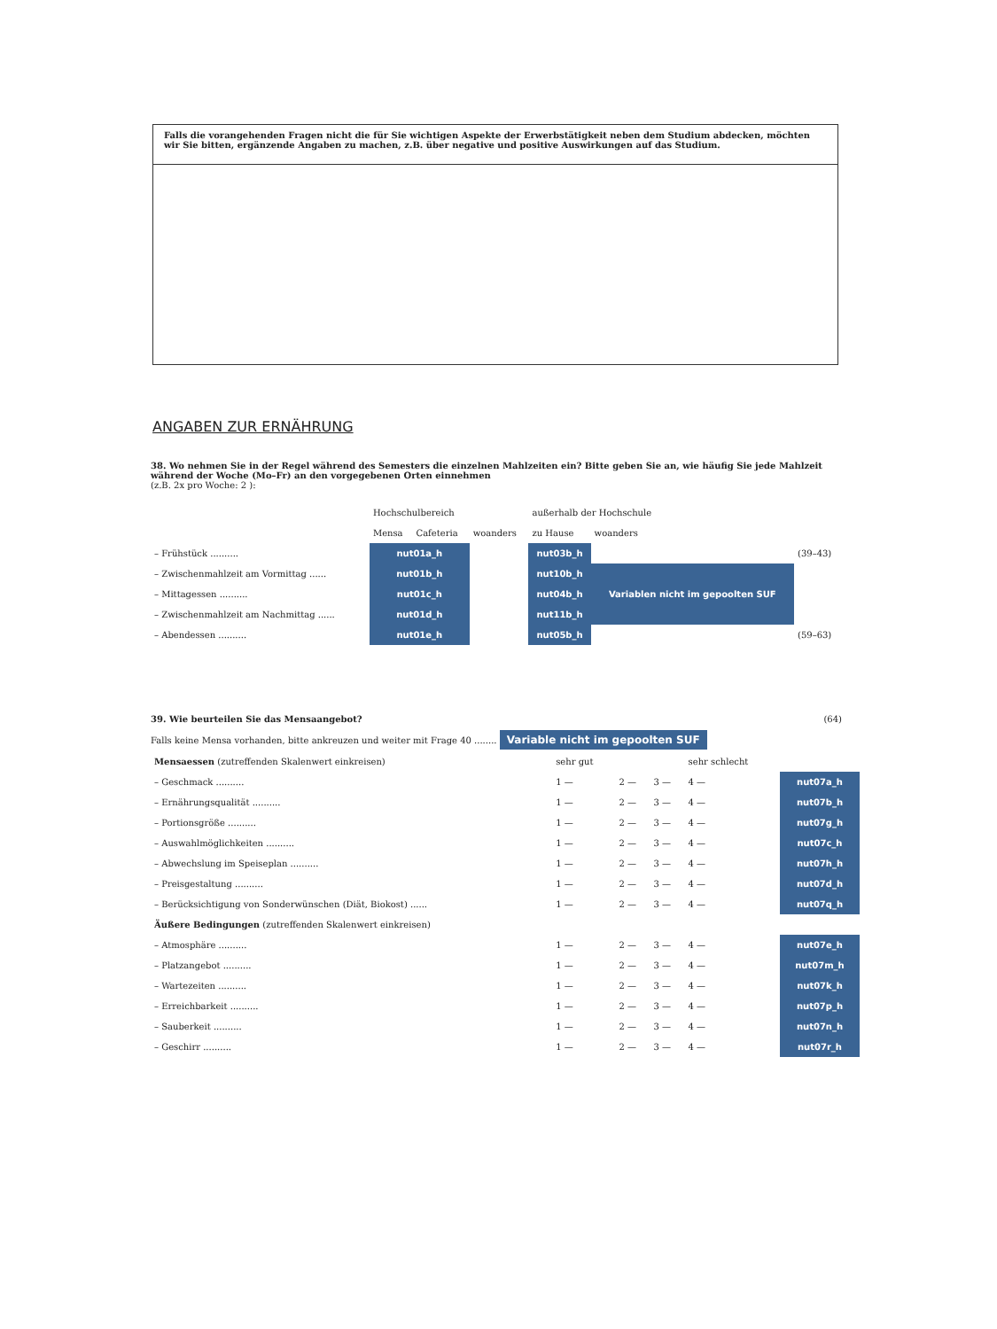Falls die vorangehenden Fragen nicht die für Sie wichtigen Aspekte der Erwerbstätigkeit neben dem Studium abdecken, möchten wir Sie bitten, ergänzende Angaben zu machen, z.B. über negative und positive Auswirkungen auf das Studium.
ANGABEN ZUR ERNÄHRUNG
38. Wo nehmen Sie in der Regel während des Semesters die einzelnen Mahlzeiten ein? Bitte geben Sie an, wie häufig Sie jede Mahlzeit während der Woche (Mo–Fr) an den vorgegebenen Orten einnehmen
(z.B. 2x pro Woche: 2 ):
| | Hochschulbereich | | | außerhalb der Hochschule | | |
| | Mensa | Cafeteria | woanders | zu Hause | woanders | |
| – Frühstück .......... | nut01a_h | | | nut03b_h | | (39–43) |
| – Zwischenmahlzeit am Vormittag ...... | nut01b_h | | | nut10b_h | Variablen nicht im gepoolten SUF | |
| – Mittagessen .......... | nut01c_h | | | nut04b_h | | |
| – Zwischenmahlzeit am Nachmittag ...... | nut01d_h | | | nut11b_h | | |
| – Abendessen .......... | nut01e_h | | | nut05b_h | | (59–63) |
39. Wie beurteilen Sie das Mensaangebot? (64)
Falls keine Mensa vorhanden, bitte ankreuzen und weiter mit Frage 40 ........ Variable nicht im gepoolten SUF
| Mensaessen (zutreffenden Skalenwert einkreisen) | sehr gut | | | sehr schlecht | |
| – Geschmack .......... | 1 — | 2 — | 3 — | 4 — | nut07a_h |
| – Ernährungsqualität .......... | 1 — | 2 — | 3 — | 4 — | nut07b_h |
| – Portionsgröße .......... | 1 — | 2 — | 3 — | 4 — | nut07g_h |
| – Auswahlmöglichkeiten .......... | 1 — | 2 — | 3 — | 4 — | nut07c_h |
| – Abwechslung im Speiseplan .......... | 1 — | 2 — | 3 — | 4 — | nut07h_h |
| – Preisgestaltung .......... | 1 — | 2 — | 3 — | 4 — | nut07d_h |
| – Berücksichtigung von Sonderwünschen (Diät, Biokost) ...... | 1 — | 2 — | 3 — | 4 — | nut07q_h |
| Äußere Bedingungen (zutreffenden Skalenwert einkreisen) | | | | | |
| – Atmosphäre .......... | 1 — | 2 — | 3 — | 4 — | nut07e_h |
| – Platzangebot .......... | 1 — | 2 — | 3 — | 4 — | nut07m_h |
| – Wartezeiten .......... | 1 — | 2 — | 3 — | 4 — | nut07k_h |
| – Erreichbarkeit .......... | 1 — | 2 — | 3 — | 4 — | nut07p_h |
| – Sauberkeit .......... | 1 — | 2 — | 3 — | 4 — | nut07n_h |
| – Geschirr .......... | 1 — | 2 — | 3 — | 4 — | nut07r_h |